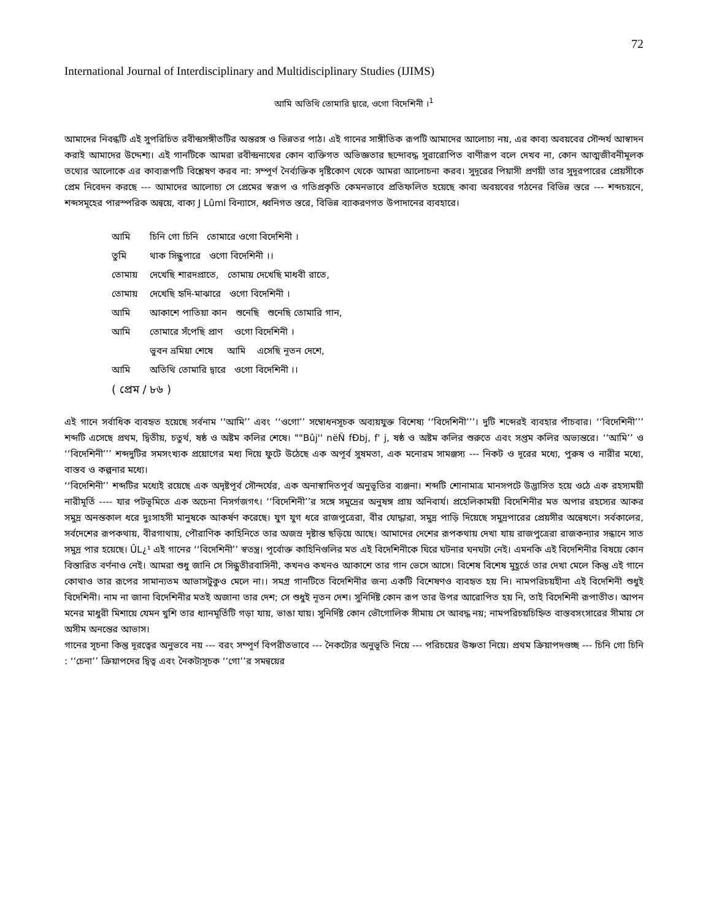72
International Journal of Interdisciplinary and Multidisciplinary Studies (IJIMS)
আমি অতিথি তোমারি দ্বারে, ওগো বিদেশিনী ।<sup>1</sup>
আমাদের নিবন্ধটি এই সুপরিচিত রবীন্দ্রসঙ্গীতটির অন্তরঙ্গ ও ভিন্নতর পাঠ। এই গানের সাঙ্গীতিক রূপটি আমাদের আলোচ্য নয়, এর কাব্য অবয়বের সৌন্দর্য আস্বাদন করাই আমাদের উদ্দেশ্য। এই গানটিকে আমরা রবীন্দ্রনাথের কোন ব্যক্তিগত অভিজ্ঞতার ছন্দোবদ্ধ সুরারোপিত বাণীরূপ বলে দেখব না, কোন আত্মজীবনীমূলক তথ্যের আলোকে এর কাব্যরূপটি বিশ্লেষণ করব না: সম্পূর্ণ নৈর্ব্যক্তিক দৃষ্টিকোণ থেকে আমরা আলোচনা করব। সুদূরের পিয়াসী প্রণয়ী তার সুদূরপারের প্রেয়সীকে প্রেম নিবেদন করছে --- আমাদের আলোচ্য সে প্রেমের স্বরূপ ও গতিপ্রকৃতি কেমনভাবে প্রতিফলিত হয়েছে কাব্য অবয়বের গঠনের বিভিন্ন স্তরে --- শব্দচয়নে, শব্দসমূহের পারস্পরিক অন্বয়ে, বাক্য J Lûml বিন্যাসে, ধ্বনিগত স্তরে, বিভিন্ন ব্যাকরণগত উপাদানের ব্যবহারে।
| আমি | চিনি গো চিনি তোমারে ওগো বিদেশিনী । |
| তুমি | থাক সিন্ধুপারে ওগো বিদেশিনী ।। |
| তোমায় | দেখেছি শারদপ্রাতে, তোমায় দেখেছি মাধবী রাতে, |
| তোমায় | দেখেছি হৃদি-মাঝারে ওগো বিদেশিনী । |
| আমি | আকাশে পাতিয়া কান শুনেছি শুনেছি তোমারি গান, |
| আমি | তোমারে সঁপেছি প্রাণ ওগো বিদেশিনী । |
| | ভুবন ভ্রমিয়া শেষে আমি এসেছি নূতন দেশে, |
| আমি | অতিথি তোমারি দ্বারে ওগো বিদেশিনী ।। |
| ( প্রেম / ৮৬ ) | |
এই গানে সর্বাধিক ব্যবহৃত হয়েছে সর্বনাম ‘‘আমি’’ এবং ‘‘ওগো’’ সম্বোধনসূচক অব্যয়যুক্ত বিশেষ্য ‘‘বিদেশিনী’’’। দুটি শব্দেরই ব্যবহার পাঁচবার। ‘‘বিদেশিনী’’’ শব্দটি এসেছে প্রথম, দ্বিতীয়, চতুর্থ, ষষ্ঠ ও অষ্টম কলির শেষে। ""Bûj'' nëÑ fÐbj, f' j, ষষ্ঠ ও অষ্টম কলির শুরুতে এবং সপ্তম কলির অভ্যন্তরে। ‘‘আমি’’ ও ‘‘বিদেশিনী’’’ শব্দদুটির সমসংখ্যক প্রয়োগের মধ্য দিয়ে ফুটে উঠেছে এক অপূর্ব সুষমতা, এক মনোরম সামঞ্জস্য --- নিকট ও দূরের মধ্যে, পুরুষ ও নারীর মধ্যে, বাস্তব ও কল্পনার মধ্যে।
‘‘বিদেশিনী’’ শব্দটির মধ্যেই রয়েছে এক অদৃষ্টপূর্ব সৌন্দর্যের, এক অনাস্বাদিতপূর্ব অনুভূতির ব্যঞ্জনা। শব্দটি শোনামাত্র মানসপটে উদ্ভাসিত হয়ে ওঠে এক রহস্যময়ী নারীমূর্তি ---- যার পটভূমিতে এক অচেনা নিসর্গজগৎ। ‘‘বিদেশিনী’’র সঙ্গে সমুদ্রের অনুষঙ্গ প্রায় অনিবার্য। প্রহেলিকাময়ী বিদেশিনীর মত অপার রহস্যের আকর সমুদ্র অনন্তকাল ধরে দুঃসাহসী মানুষকে আকর্ষণ করেছে। যুগ যুগ ধরে রাজপুত্রেরা, বীর যোদ্ধারা, সমুদ্র পাড়ি দিয়েছে সমুদ্রপারের প্রেয়সীর অন্বেষণে। সর্বকালের, সর্বদেশের রূপকথায়, বীরগাথায়, পৌরাণিক কাহিনিতে তার অজস্র দৃষ্টান্ত ছড়িয়ে আছে। আমাদের দেশের রূপকথায় দেখা যায় রাজপুত্রেরা রাজকন্যার সন্ধানে সাত সমুদ্র পার হয়েছে। ÛL¿¹ এই গানের ‘‘বিদেশিনী’’ স্বতন্ত্র। পূর্বোক্ত কাহিনিগুলির মত এই বিদেশিনীকে ঘিরে ঘটনার ঘনঘটা নেই। এমনকি এই বিদেশিনীর বিষয়ে কোন বিস্তারিত বর্ণনাও নেই। আমরা শুধু জানি সে সিন্ধুতীরবাসিনী, কখনও কখনও আকাশে তার গান ভেসে আসে। বিশেষ বিশেষ মুহূর্তে তার দেখা মেলে কিন্তু এই গানে কোথাও তার রূপের সামান্যতম আভাসটুকুও মেলে না।। সমগ্র গানটিতে বিদেশিনীর জন্য একটি বিশেষণও ব্যবহৃত হয় নি। নামপরিচয়হীনা এই বিদেশিনী শুধুই বিদেশিনী। নাম না জানা বিদেশিনীর মতই অজানা তার দেশ; সে শুধুই নূতন দেশ। সুনির্দিষ্ট কোন রূপ তার উপর আরোপিত হয় নি, তাই বিদেশিনী রূপাতীত। আপন মনের মাধুরী মিশায়ে যেমন খুশি তার ধ্যানমূর্তিটি গড়া যায়, ভাঙা যায়। সুনির্দিষ্ট কোন ভৌগোলিক সীমায় সে আবদ্ধ নয়; নামপরিচয়চিহ্নিত বাস্তবসংসারের সীমায় সে অসীম অনন্তের আভাস।
গানের সূচনা কিন্তু দূরত্বের অনুভবে নয় --- বরং সম্পূর্ণ বিপরীতভাবে --- নৈকট্যের অনুভূতি নিয়ে --- পরিচয়ের উষ্ণতা নিয়ে। প্রথম ক্রিয়াপদগুচ্ছ --- চিনি গো চিনি : ‘‘চেনা’’ ক্রিয়াপদের দ্বিত্ব এবং নৈকট্যসূচক ‘‘গো’’র সমন্বয়ের